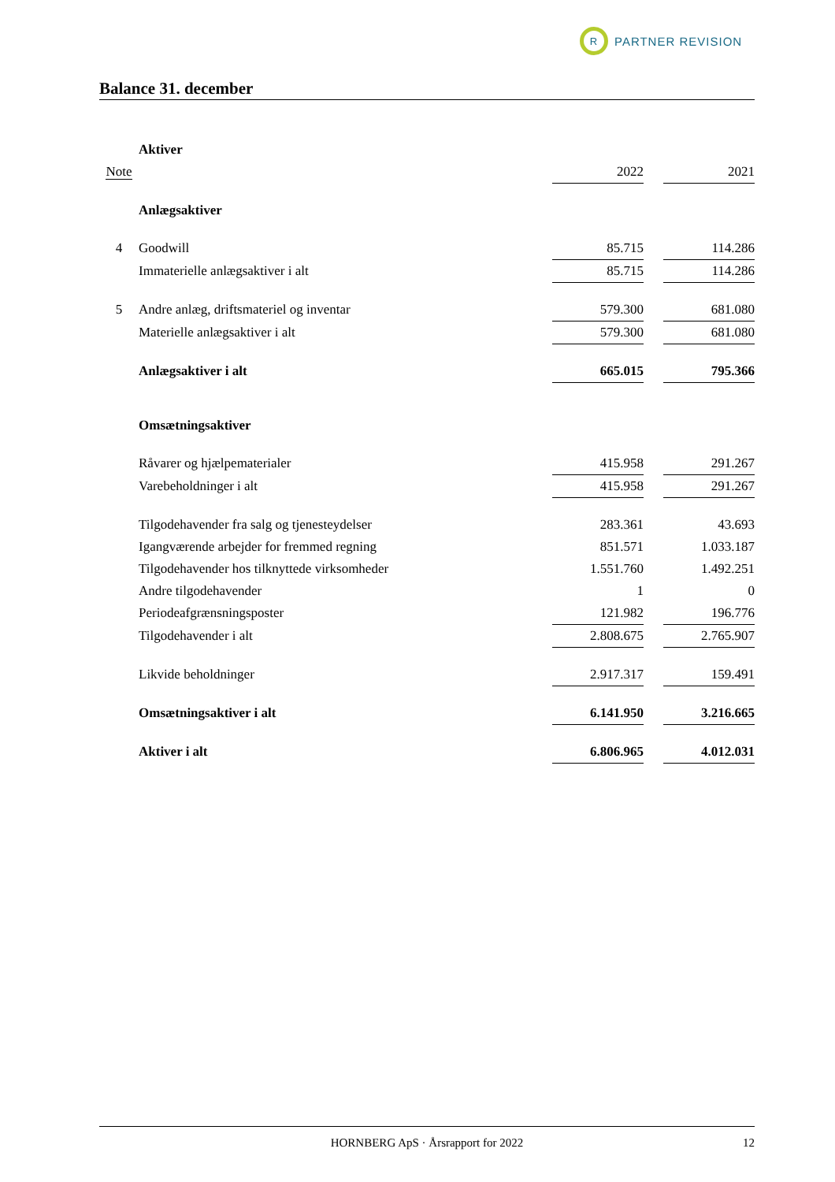R
PARTNER REVISION
Balance 31. december
| | Aktiver | | | |
| Note | | 2022 | | 2021 |
| | Anlægsaktiver | | | |
| 4 | Goodwill | 85.715 | | 114.286 |
| | Immaterielle anlægsaktiver i alt | 85.715 | | 114.286 |
| 5 | Andre anlæg, driftsmateriel og inventar | 579.300 | | 681.080 |
| | Materielle anlægsaktiver i alt | 579.300 | | 681.080 |
| | Anlægsaktiver i alt | 665.015 | | 795.366 |
| | Omsætningsaktiver | | | |
| | Råvarer og hjælpematerialer | 415.958 | | 291.267 |
| | Varebeholdninger i alt | 415.958 | | 291.267 |
| | Tilgodehavender fra salg og tjenesteydelser | 283.361 | | 43.693 |
| | Igangværende arbejder for fremmed regning | 851.571 | | 1.033.187 |
| | Tilgodehavender hos tilknyttede virksomheder | 1.551.760 | | 1.492.251 |
| | Andre tilgodehavender | 1 | | 0 |
| | Periodeafgrænsningsposter | 121.982 | | 196.776 |
| | Tilgodehavender i alt | 2.808.675 | | 2.765.907 |
| | Likvide beholdninger | 2.917.317 | | 159.491 |
| | Omsætningsaktiver i alt | 6.141.950 | | 3.216.665 |
| | Aktiver i alt | 6.806.965 | | 4.012.031 |
HORNBERG ApS · Årsrapport for 2022 12